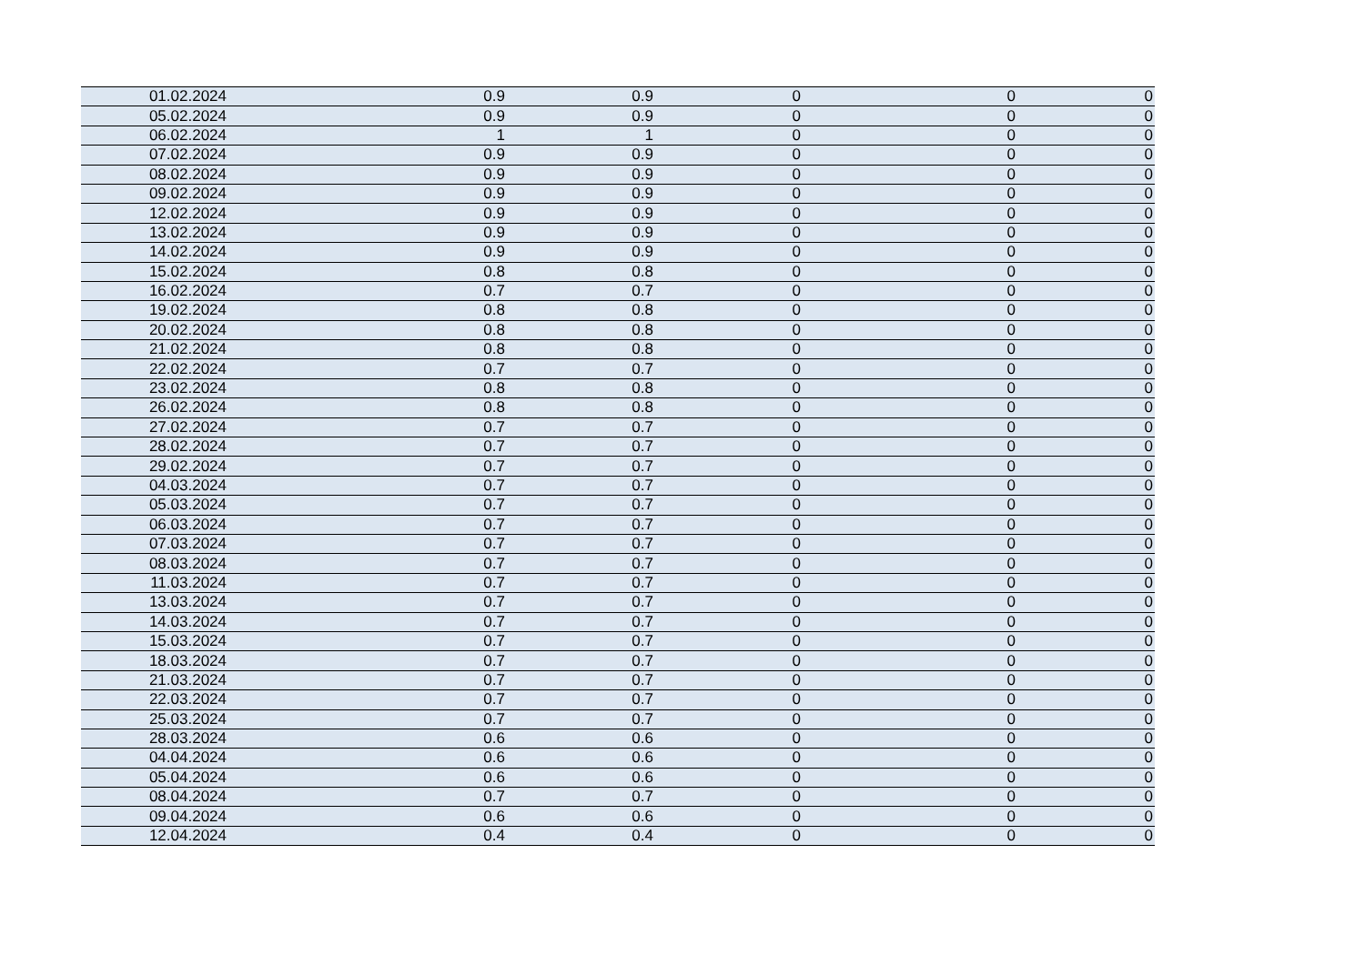| 01.02.2024 | 0.9 | 0.9 | 0 | 0 | 0 |
| 05.02.2024 | 0.9 | 0.9 | 0 | 0 | 0 |
| 06.02.2024 | 1 | 1 | 0 | 0 | 0 |
| 07.02.2024 | 0.9 | 0.9 | 0 | 0 | 0 |
| 08.02.2024 | 0.9 | 0.9 | 0 | 0 | 0 |
| 09.02.2024 | 0.9 | 0.9 | 0 | 0 | 0 |
| 12.02.2024 | 0.9 | 0.9 | 0 | 0 | 0 |
| 13.02.2024 | 0.9 | 0.9 | 0 | 0 | 0 |
| 14.02.2024 | 0.9 | 0.9 | 0 | 0 | 0 |
| 15.02.2024 | 0.8 | 0.8 | 0 | 0 | 0 |
| 16.02.2024 | 0.7 | 0.7 | 0 | 0 | 0 |
| 19.02.2024 | 0.8 | 0.8 | 0 | 0 | 0 |
| 20.02.2024 | 0.8 | 0.8 | 0 | 0 | 0 |
| 21.02.2024 | 0.8 | 0.8 | 0 | 0 | 0 |
| 22.02.2024 | 0.7 | 0.7 | 0 | 0 | 0 |
| 23.02.2024 | 0.8 | 0.8 | 0 | 0 | 0 |
| 26.02.2024 | 0.8 | 0.8 | 0 | 0 | 0 |
| 27.02.2024 | 0.7 | 0.7 | 0 | 0 | 0 |
| 28.02.2024 | 0.7 | 0.7 | 0 | 0 | 0 |
| 29.02.2024 | 0.7 | 0.7 | 0 | 0 | 0 |
| 04.03.2024 | 0.7 | 0.7 | 0 | 0 | 0 |
| 05.03.2024 | 0.7 | 0.7 | 0 | 0 | 0 |
| 06.03.2024 | 0.7 | 0.7 | 0 | 0 | 0 |
| 07.03.2024 | 0.7 | 0.7 | 0 | 0 | 0 |
| 08.03.2024 | 0.7 | 0.7 | 0 | 0 | 0 |
| 11.03.2024 | 0.7 | 0.7 | 0 | 0 | 0 |
| 13.03.2024 | 0.7 | 0.7 | 0 | 0 | 0 |
| 14.03.2024 | 0.7 | 0.7 | 0 | 0 | 0 |
| 15.03.2024 | 0.7 | 0.7 | 0 | 0 | 0 |
| 18.03.2024 | 0.7 | 0.7 | 0 | 0 | 0 |
| 21.03.2024 | 0.7 | 0.7 | 0 | 0 | 0 |
| 22.03.2024 | 0.7 | 0.7 | 0 | 0 | 0 |
| 25.03.2024 | 0.7 | 0.7 | 0 | 0 | 0 |
| 28.03.2024 | 0.6 | 0.6 | 0 | 0 | 0 |
| 04.04.2024 | 0.6 | 0.6 | 0 | 0 | 0 |
| 05.04.2024 | 0.6 | 0.6 | 0 | 0 | 0 |
| 08.04.2024 | 0.7 | 0.7 | 0 | 0 | 0 |
| 09.04.2024 | 0.6 | 0.6 | 0 | 0 | 0 |
| 12.04.2024 | 0.4 | 0.4 | 0 | 0 | 0 |